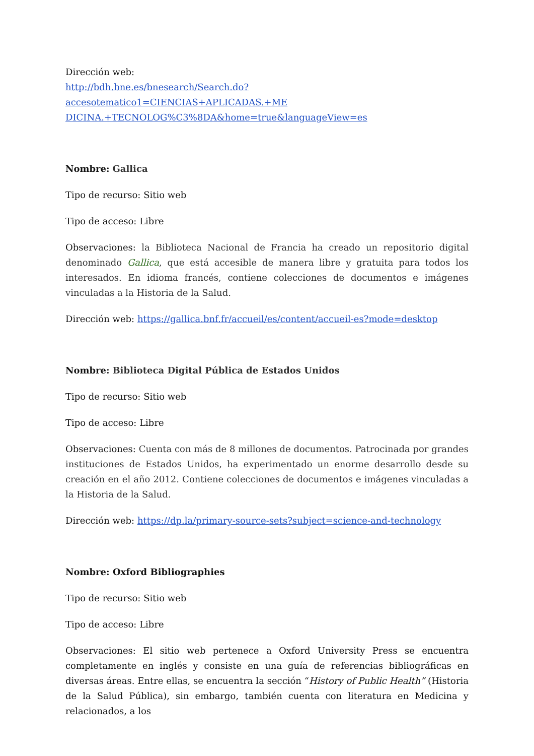Dirección web:
http://bdh.bne.es/bnesearch/Search.do?accesotematico1=CIENCIAS+APLICADAS.+ME DICINA.+TECNOLOG%C3%8DA&home=true&languageView=es
Nombre: Gallica
Tipo de recurso: Sitio web
Tipo de acceso: Libre
Observaciones: la Biblioteca Nacional de Francia ha creado un repositorio digital denominado Gallica, que está accesible de manera libre y gratuita para todos los interesados. En idioma francés, contiene colecciones de documentos e imágenes vinculadas a la Historia de la Salud.
Dirección web: https://gallica.bnf.fr/accueil/es/content/accueil-es?mode=desktop
Nombre: Biblioteca Digital Pública de Estados Unidos
Tipo de recurso: Sitio web
Tipo de acceso: Libre
Observaciones: Cuenta con más de 8 millones de documentos. Patrocinada por grandes instituciones de Estados Unidos, ha experimentado un enorme desarrollo desde su creación en el año 2012. Contiene colecciones de documentos e imágenes vinculadas a la Historia de la Salud.
Dirección web: https://dp.la/primary-source-sets?subject=science-and-technology
Nombre: Oxford Bibliographies
Tipo de recurso: Sitio web
Tipo de acceso: Libre
Observaciones: El sitio web pertenece a Oxford University Press se encuentra completamente en inglés y consiste en una guía de referencias bibliográficas en diversas áreas. Entre ellas, se encuentra la sección “History of Public Health” (Historia de la Salud Pública), sin embargo, también cuenta con literatura en Medicina y relacionados, a los